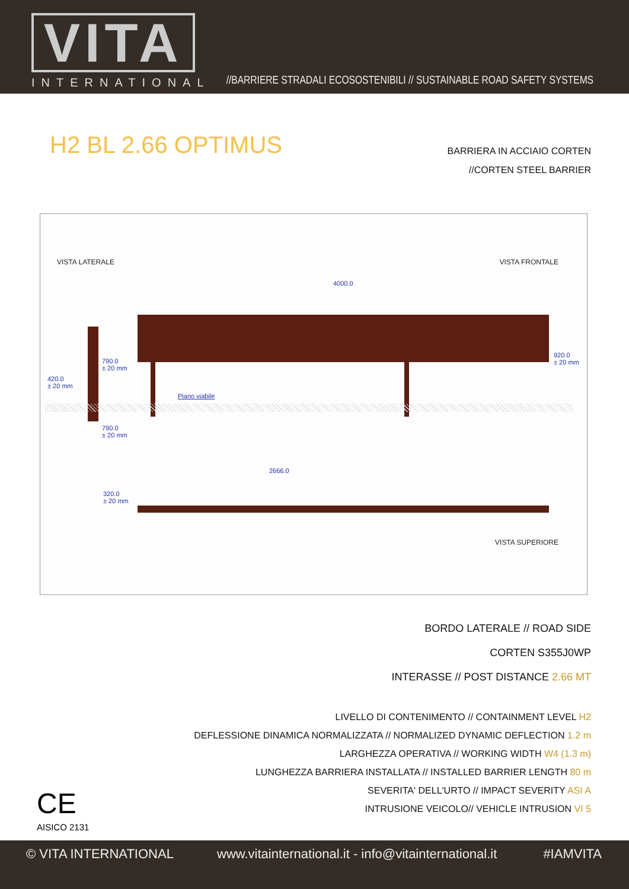VITA
INTERNATIONAL
//BARRIERE STRADALI ECOSOSTENIBILI // SUSTAINABLE ROAD SAFETY SYSTEMS
H2 BL 2.66 OPTIMUS BARRIERA IN ACCIAIO CORTEN
//CORTEN STEEL BARRIER
VISTA LATERALE VISTA FRONTALE
4000.0
790.0
± 20 mm
420.0
± 20 mm
920.0
± 20 mm
Piano viabile
790.0
± 20 mm
2666.0
320.0
± 20 mm
VISTA SUPERIORE
BORDO LATERALE // ROAD SIDE
CORTEN S355J0WP
INTERASSE // POST DISTANCE 2.66 MT
LIVELLO DI CONTENIMENTO // CONTAINMENT LEVEL H2
DEFLESSIONE DINAMICA NORMALIZZATA // NORMALIZED DYNAMIC DEFLECTION 1.2 m
LARGHEZZA OPERATIVA // WORKING WIDTH W4 (1.3 m)
LUNGHEZZA BARRIERA INSTALLATA // INSTALLED BARRIER LENGTH 80 m
SEVERITA' DELL'URTO // IMPACT SEVERITY ASI A
INTRUSIONE VEICOLO// VEHICLE INTRUSION VI 5
CE
AISICO 2131
© VITA INTERNATIONAL www.vitainternational.it - info@vitainternational.it #IAMVITA